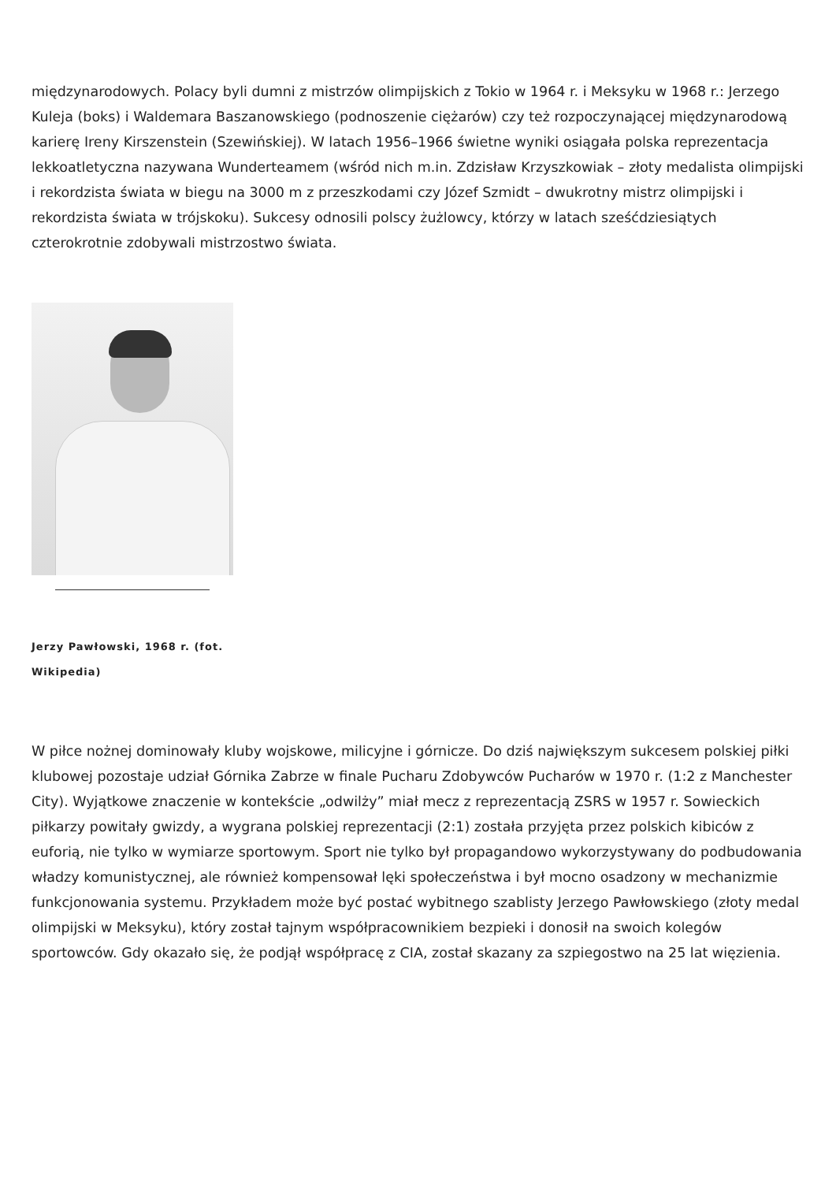międzynarodowych. Polacy byli dumni z mistrzów olimpijskich z Tokio w 1964 r. i Meksyku w 1968 r.: Jerzego Kuleja (boks) i Waldemara Baszanowskiego (podnoszenie ciężarów) czy też rozpoczynającej międzynarodową karierę Ireny Kirszenstein (Szewińskiej). W latach 1956–1966 świetne wyniki osiągała polska reprezentacja lekkoatletyczna nazywana Wunderteamem (wśród nich m.in. Zdzisław Krzyszkowiak – złoty medalista olimpijski i rekordzista świata w biegu na 3000 m z przeszkodami czy Józef Szmidt – dwukrotny mistrz olimpijski i rekordzista świata w trójskoku). Sukcesy odnosili polscy żużlowcy, którzy w latach sześćdziesiątych czterokrotnie zdobywali mistrzostwo świata.
Jerzy Pawłowski, 1968 r. (fot. Wikipedia)
W piłce nożnej dominowały kluby wojskowe, milicyjne i górnicze. Do dziś największym sukcesem polskiej piłki klubowej pozostaje udział Górnika Zabrze w finale Pucharu Zdobywców Pucharów w 1970 r. (1:2 z Manchester City). Wyjątkowe znaczenie w kontekście „odwilży” miał mecz z reprezentacją ZSRS w 1957 r. Sowieckich piłkarzy powitały gwizdy, a wygrana polskiej reprezentacji (2:1) została przyjęta przez polskich kibiców z euforią, nie tylko w wymiarze sportowym. Sport nie tylko był propagandowo wykorzystywany do podbudowania władzy komunistycznej, ale również kompensował lęki społeczeństwa i był mocno osadzony w mechanizmie funkcjonowania systemu. Przykładem może być postać wybitnego szablisty Jerzego Pawłowskiego (złoty medal olimpijski w Meksyku), który został tajnym współpracownikiem bezpieki i donosił na swoich kolegów sportowców. Gdy okazało się, że podjął współpracę z CIA, został skazany za szpiegostwo na 25 lat więzienia.